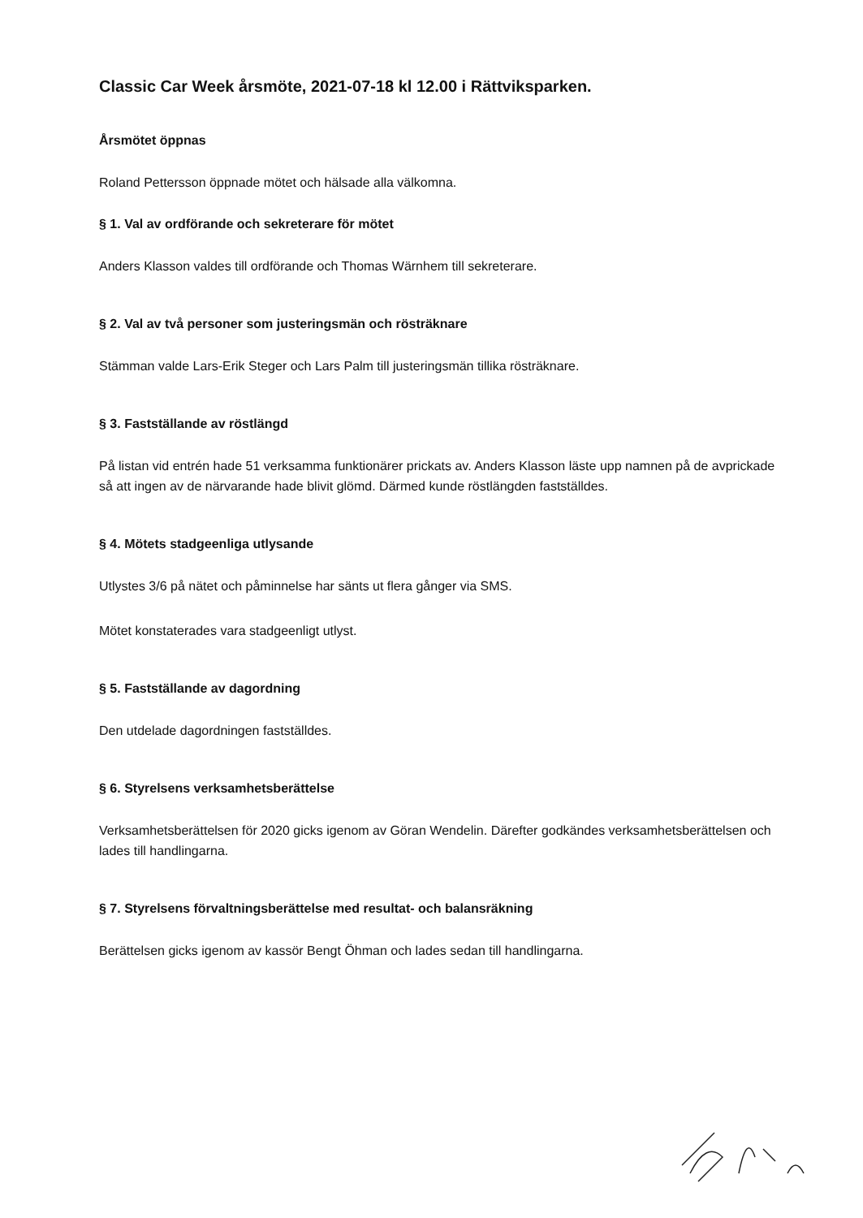Classic Car Week årsmöte, 2021-07-18 kl 12.00 i Rättviksparken.
Årsmötet öppnas
Roland Pettersson öppnade mötet och hälsade alla välkomna.
§ 1. Val av ordförande och sekreterare för mötet
Anders Klasson valdes till ordförande och Thomas Wärnhem till sekreterare.
§ 2. Val av två personer som justeringsmän och rösträknare
Stämman valde Lars-Erik Steger och Lars Palm till justeringsmän tillika rösträknare.
§ 3. Fastställande av röstlängd
På listan vid entrén hade 51 verksamma funktionärer prickats av. Anders Klasson läste upp namnen på de avprickade så att ingen av de närvarande hade blivit glömd. Därmed kunde röstlängden fastställdes.
§ 4. Mötets stadgeenliga utlysande
Utlystes 3/6 på nätet och påminnelse har sänts ut flera gånger via SMS.
Mötet konstaterades vara stadgeenligt utlyst.
§ 5. Fastställande av dagordning
Den utdelade dagordningen fastställdes.
§ 6. Styrelsens verksamhetsberättelse
Verksamhetsberättelsen för 2020 gicks igenom av Göran Wendelin. Därefter godkändes verksamhetsberättelsen och lades till handlingarna.
§ 7. Styrelsens förvaltningsberättelse med resultat- och balansräkning
Berättelsen gicks igenom av kassör Bengt Öhman och lades sedan till handlingarna.